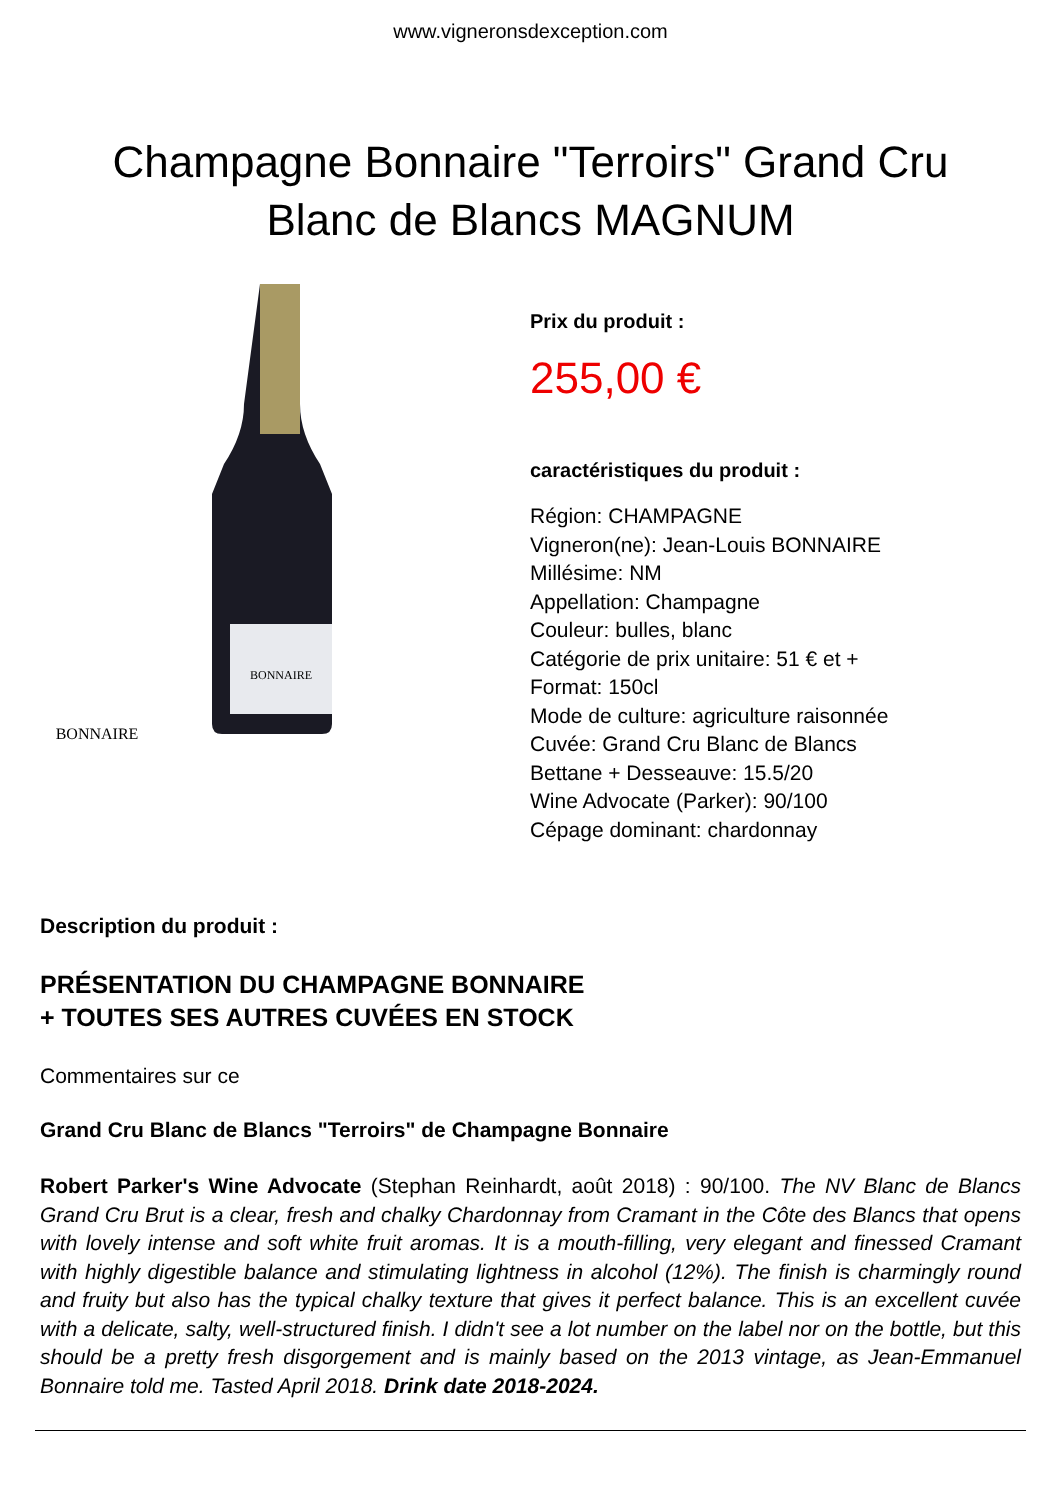www.vigneronsdexception.com
Champagne Bonnaire "Terroirs" Grand Cru
Blanc de Blancs MAGNUM
BONNAIRE
BONNAIRE
Prix du produit :
255,00 €
caractéristiques du produit :
Région: CHAMPAGNE
Vigneron(ne): Jean-Louis BONNAIRE
Millésime: NM
Appellation: Champagne
Couleur: bulles, blanc
Catégorie de prix unitaire: 51 € et +
Format: 150cl
Mode de culture: agriculture raisonnée
Cuvée: Grand Cru Blanc de Blancs
Bettane + Desseauve: 15.5/20
Wine Advocate (Parker): 90/100
Cépage dominant: chardonnay
Description du produit :
PRÉSENTATION DU CHAMPAGNE BONNAIRE
+ TOUTES SES AUTRES CUVÉES EN STOCK
Commentaires sur ce
Grand Cru Blanc de Blancs "Terroirs" de Champagne Bonnaire
Robert Parker's Wine Advocate (Stephan Reinhardt, août 2018) : 90/100. The NV Blanc de Blancs Grand Cru Brut is a clear, fresh and chalky Chardonnay from Cramant in the Côte des Blancs that opens with lovely intense and soft white fruit aromas. It is a mouth-filling, very elegant and finessed Cramant with highly digestible balance and stimulating lightness in alcohol (12%). The finish is charmingly round and fruity but also has the typical chalky texture that gives it perfect balance. This is an excellent cuvée with a delicate, salty, well-structured finish. I didn't see a lot number on the label nor on the bottle, but this should be a pretty fresh disgorgement and is mainly based on the 2013 vintage, as Jean-Emmanuel Bonnaire told me. Tasted April 2018. Drink date 2018-2024.